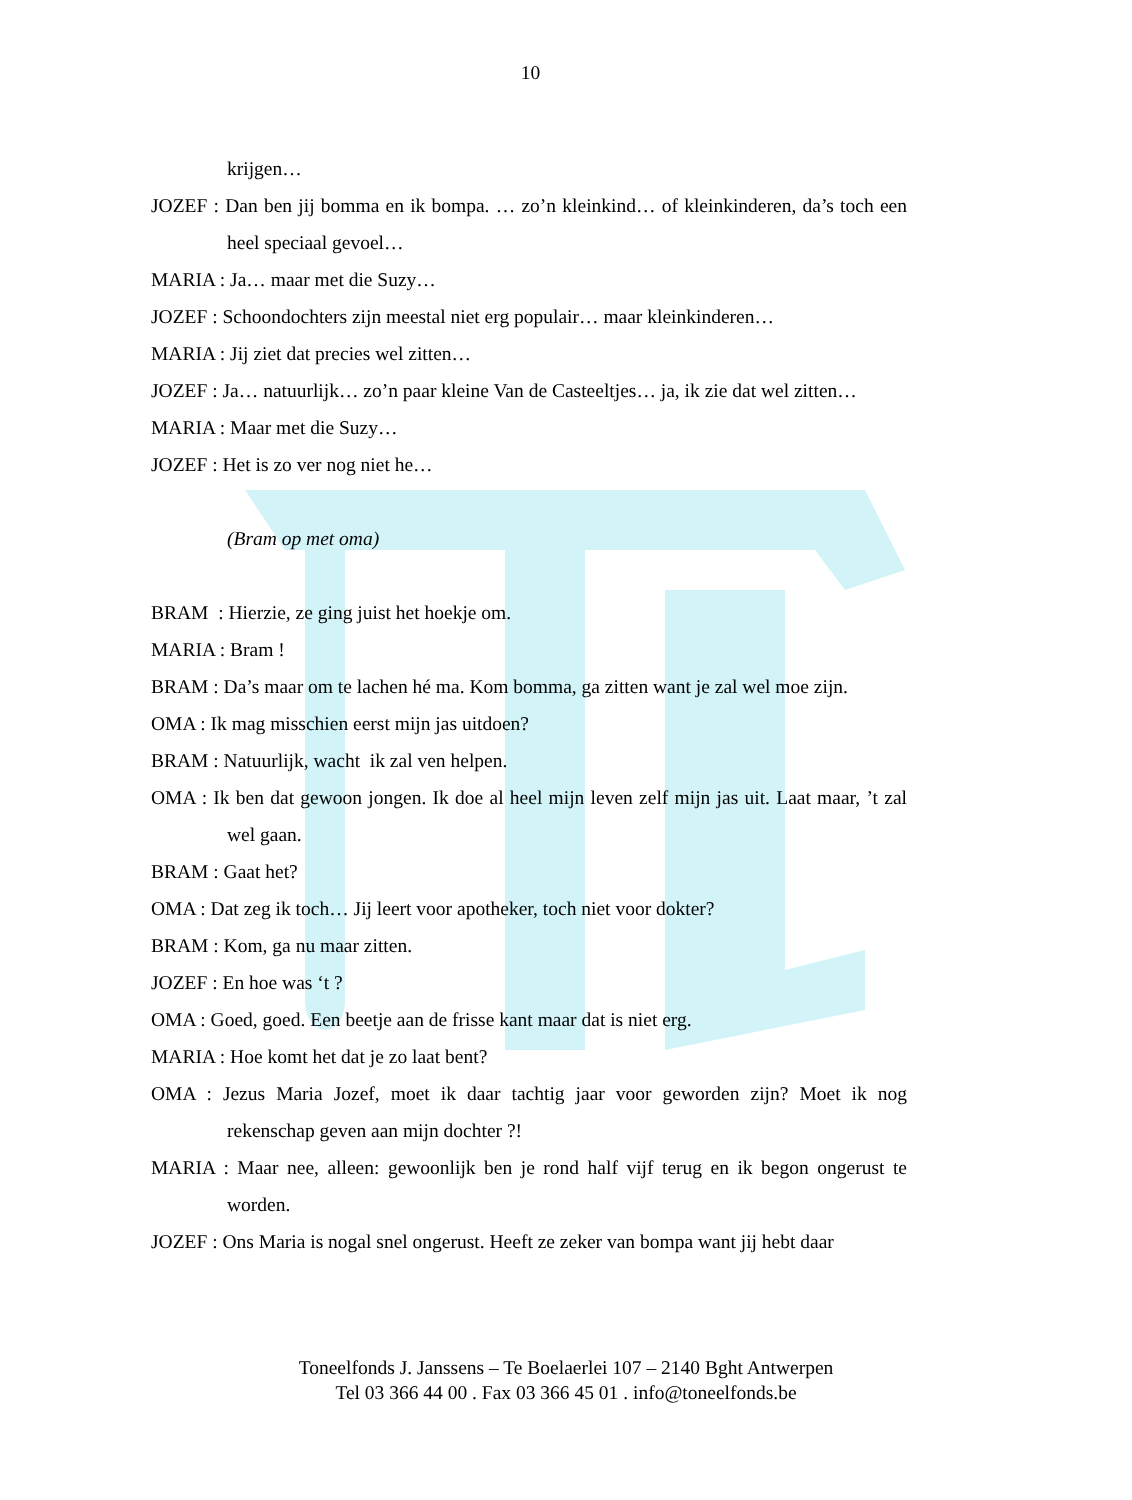10
krijgen…
JOZEF : Dan ben jij bomma en ik bompa. … zo’n kleinkind… of kleinkinderen, da’s toch een heel speciaal gevoel…
MARIA : Ja… maar met die Suzy…
JOZEF : Schoondochters zijn meestal niet erg populair… maar kleinkinderen…
MARIA : Jij ziet dat precies wel zitten…
JOZEF : Ja… natuurlijk… zo’n paar kleine Van de Casteeltjes… ja, ik zie dat wel zitten…
MARIA : Maar met die Suzy…
JOZEF : Het is zo ver nog niet he…
(Bram op met oma)
BRAM : Hierzie, ze ging juist het hoekje om.
MARIA : Bram !
BRAM : Da’s maar om te lachen hé ma. Kom bomma, ga zitten want je zal wel moe zijn.
OMA : Ik mag misschien eerst mijn jas uitdoen?
BRAM : Natuurlijk, wacht ik zal ven helpen.
OMA : Ik ben dat gewoon jongen. Ik doe al heel mijn leven zelf mijn jas uit. Laat maar, ’t zal wel gaan.
BRAM : Gaat het?
OMA : Dat zeg ik toch… Jij leert voor apotheker, toch niet voor dokter?
BRAM : Kom, ga nu maar zitten.
JOZEF : En hoe was ‘t ?
OMA : Goed, goed. Een beetje aan de frisse kant maar dat is niet erg.
MARIA : Hoe komt het dat je zo laat bent?
OMA : Jezus Maria Jozef, moet ik daar tachtig jaar voor geworden zijn? Moet ik nog rekenschap geven aan mijn dochter ?!
MARIA : Maar nee, alleen: gewoonlijk ben je rond half vijf terug en ik begon ongerust te worden.
JOZEF : Ons Maria is nogal snel ongerust. Heeft ze zeker van bompa want jij hebt daar
Toneelfonds J. Janssens – Te Boelaerlei 107 – 2140 Bght Antwerpen
Tel 03 366 44 00 . Fax 03 366 45 01 . info@toneelfonds.be